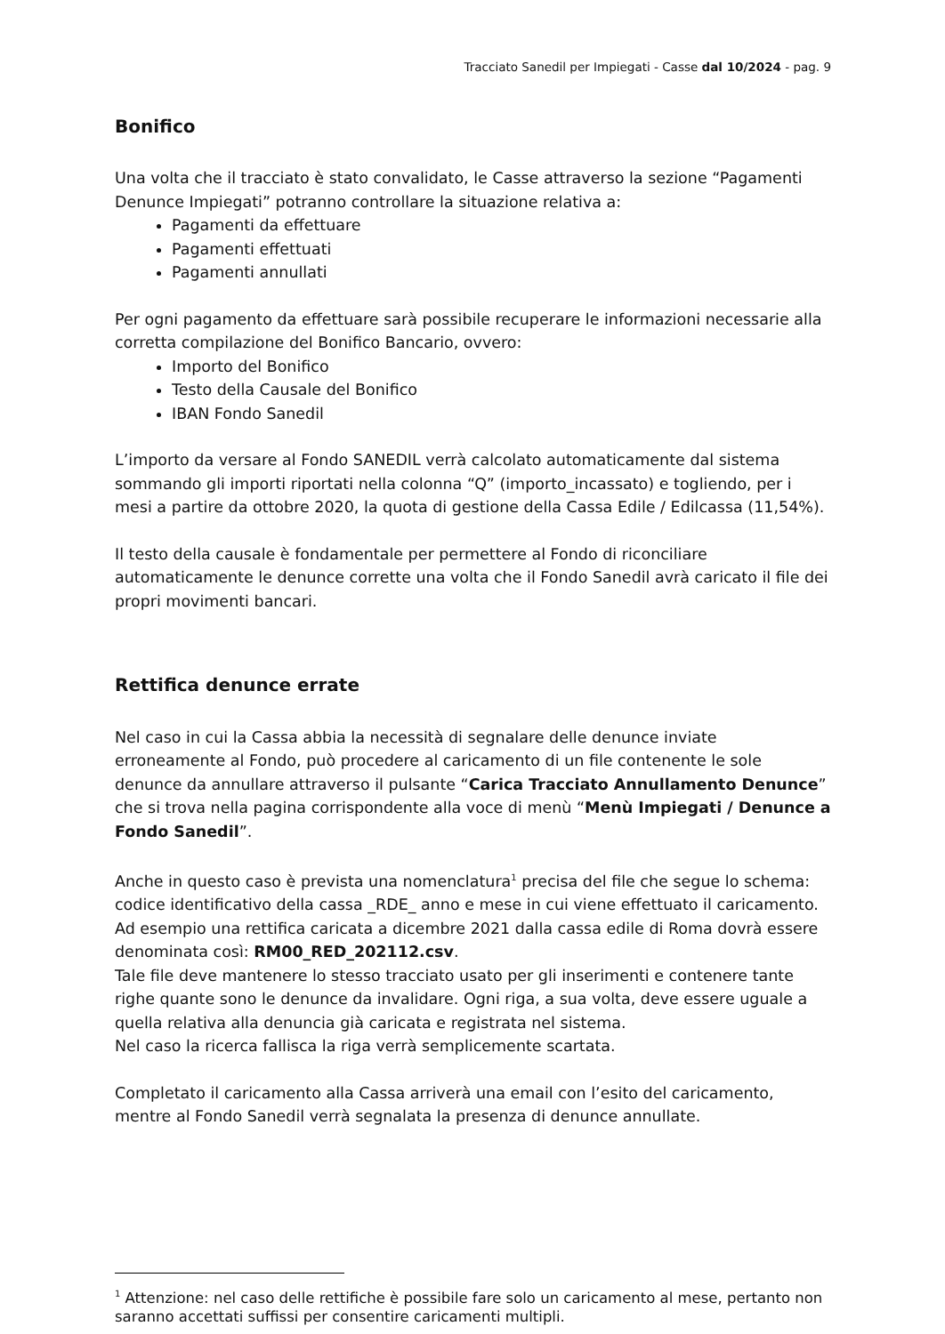Tracciato Sanedil per Impiegati - Casse dal 10/2024 - pag. 9
Bonifico
Una volta che il tracciato è stato convalidato, le Casse attraverso la sezione “Pagamenti Denunce Impiegati” potranno controllare la situazione relativa a:
Pagamenti da effettuare
Pagamenti effettuati
Pagamenti annullati
Per ogni pagamento da effettuare sarà possibile recuperare le informazioni necessarie alla corretta compilazione del Bonifico Bancario, ovvero:
Importo del Bonifico
Testo della Causale del Bonifico
IBAN Fondo Sanedil
L’importo da versare al Fondo SANEDIL verrà calcolato automaticamente dal sistema sommando gli importi riportati nella colonna “Q” (importo_incassato) e togliendo, per i mesi a partire da ottobre 2020, la quota di gestione della Cassa Edile / Edilcassa (11,54%).
Il testo della causale è fondamentale per permettere al Fondo di riconciliare automaticamente le denunce corrette una volta che il Fondo Sanedil avrà caricato il file dei propri movimenti bancari.
Rettifica denunce errate
Nel caso in cui la Cassa abbia la necessità di segnalare delle denunce inviate erroneamente al Fondo, può procedere al caricamento di un file contenente le sole denunce da annullare attraverso il pulsante “Carica Tracciato Annullamento Denunce” che si trova nella pagina corrispondente alla voce di menù “Menù Impiegati / Denunce a Fondo Sanedil”.
Anche in questo caso è prevista una nomenclatura<sup>1</sup> precisa del file che segue lo schema: codice identificativo della cassa _RDE_ anno e mese in cui viene effettuato il caricamento. Ad esempio una rettifica caricata a dicembre 2021 dalla cassa edile di Roma dovrà essere denominata così: RM00_RED_202112.csv.
Tale file deve mantenere lo stesso tracciato usato per gli inserimenti e contenere tante righe quante sono le denunce da invalidare. Ogni riga, a sua volta, deve essere uguale a quella relativa alla denuncia già caricata e registrata nel sistema.
Nel caso la ricerca fallisca la riga verrà semplicemente scartata.
Completato il caricamento alla Cassa arriverà una email con l’esito del caricamento, mentre al Fondo Sanedil verrà segnalata la presenza di denunce annullate.
<sup>1</sup> Attenzione: nel caso delle rettifiche è possibile fare solo un caricamento al mese, pertanto non saranno accettati suffissi per consentire caricamenti multipli.